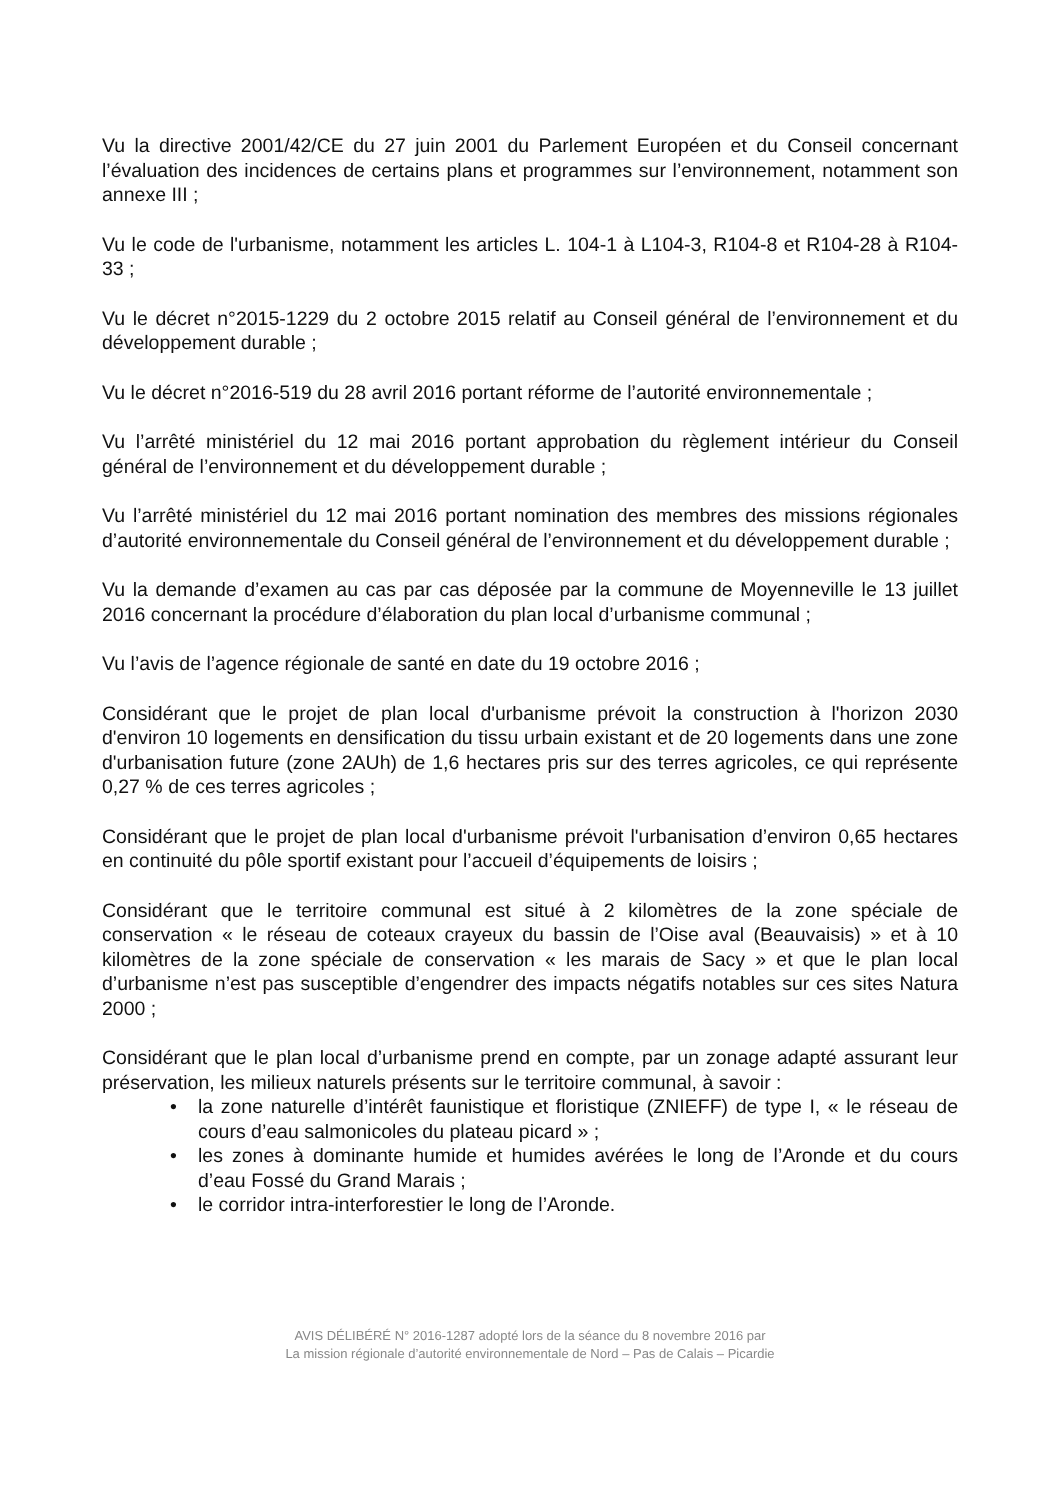Vu la directive 2001/42/CE du 27 juin 2001 du Parlement Européen et du Conseil concernant l’évaluation des incidences de certains plans et programmes sur l’environnement, notamment son annexe III ;
Vu le code de l'urbanisme, notamment les articles L. 104-1 à L104-3, R104-8 et R104-28 à R104-33 ;
Vu le décret n°2015-1229 du 2 octobre 2015 relatif au Conseil général de l’environnement et du développement durable ;
Vu le décret n°2016-519 du 28 avril 2016 portant réforme de l’autorité environnementale ;
Vu l’arrêté ministériel du 12 mai 2016 portant approbation du règlement intérieur du Conseil général de l’environnement et du développement durable ;
Vu l’arrêté ministériel du 12 mai 2016 portant nomination des membres des missions régionales d’autorité environnementale du Conseil général de l’environnement et du développement durable ;
Vu la demande d’examen au cas par cas déposée par la commune de Moyenneville le 13 juillet 2016 concernant la procédure d’élaboration du plan local d’urbanisme communal ;
Vu l’avis de l’agence régionale de santé en date du 19 octobre 2016 ;
Considérant que le projet de plan local d'urbanisme prévoit la construction à l'horizon 2030 d'environ 10 logements en densification du tissu urbain existant et de 20 logements dans une zone d'urbanisation future (zone 2AUh) de 1,6 hectares pris sur des terres agricoles, ce qui représente 0,27 % de ces terres agricoles ;
Considérant que le projet de plan local d'urbanisme prévoit l'urbanisation d’environ 0,65 hectares en continuité du pôle sportif existant pour l’accueil d’équipements de loisirs ;
Considérant que le territoire communal est situé à 2 kilomètres de la zone spéciale de conservation « le réseau de coteaux crayeux du bassin de l’Oise aval (Beauvaisis) » et à 10 kilomètres de la zone spéciale de conservation « les marais de Sacy » et que le plan local d’urbanisme n’est pas susceptible d’engendrer des impacts négatifs notables sur ces sites Natura 2000 ;
Considérant que le plan local d’urbanisme prend en compte, par un zonage adapté assurant leur préservation, les milieux naturels présents sur le territoire communal, à savoir :
• la zone naturelle d’intérêt faunistique et floristique (ZNIEFF) de type I, « le réseau de cours d’eau salmonicoles du plateau picard » ;
• les zones à dominante humide et humides avérées le long de l’Aronde et du cours d’eau Fossé du Grand Marais ;
• le corridor intra-interforestier le long de l’Aronde.
AVIS DÉLIBÉRÉ N° 2016-1287 adopté lors de la séance du 8 novembre 2016 par
La mission régionale d’autorité environnementale de Nord – Pas de Calais – Picardie